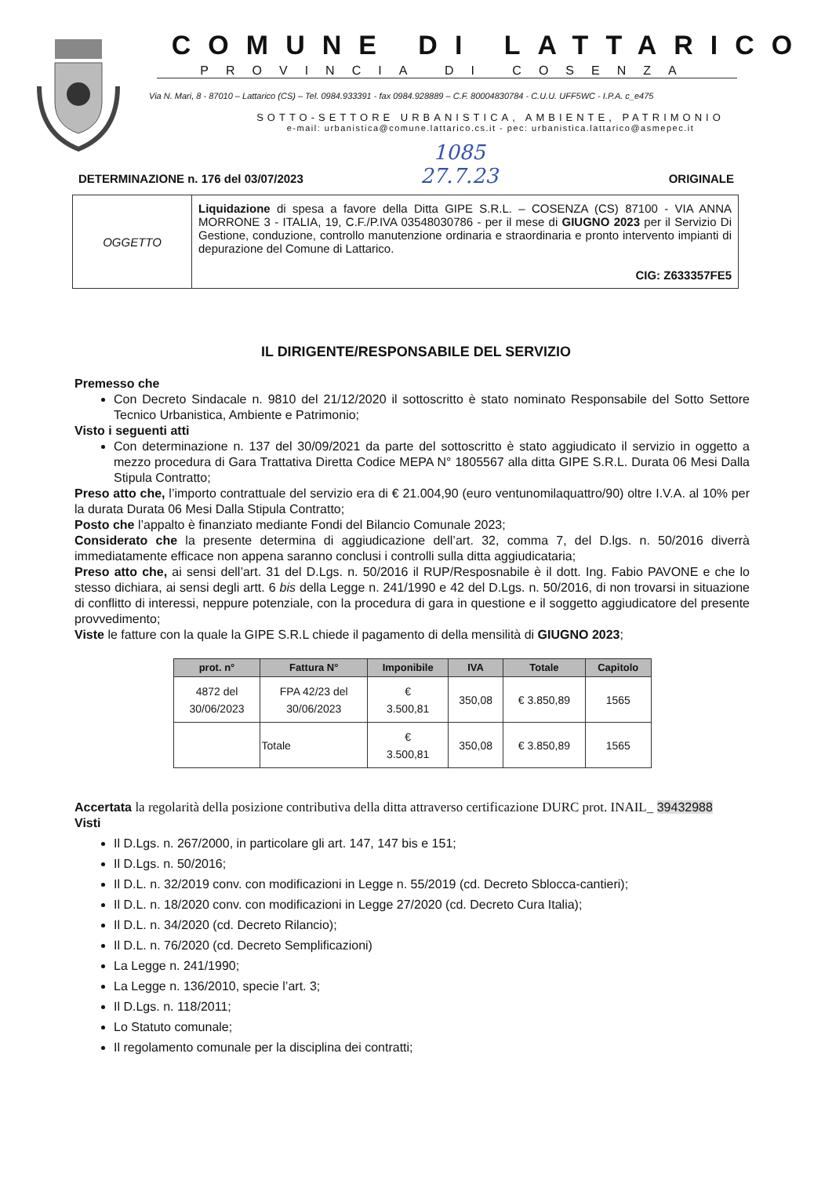COMUNE DI LATTARICO
PROVINCIA DI COSENZA
Via N. Mari, 8 - 87010 – Lattarico (CS) – Tel. 0984.933391 - fax 0984.928889 – C.F. 80004830784 - C.U.U. UFF5WC - I.P.A. c_e475
SOTTO-SETTORE URBANISTICA, AMBIENTE, PATRIMONIO
e-mail: urbanistica@comune.lattarico.cs.it - pec: urbanistica.lattarico@asmepec.it
1085
27.7.23
DETERMINAZIONE n. 176 del 03/07/2023 ORIGINALE
| OGGETTO | Liquidazione di spesa a favore della Ditta GIPE S.R.L. – COSENZA (CS) 87100 - VIA ANNA MORRONE 3 - ITALIA, 19, C.F./P.IVA 03548030786 - per il mese di GIUGNO 2023 per il Servizio Di Gestione, conduzione, controllo manutenzione ordinaria e straordinaria e pronto intervento impianti di depurazione del Comune di Lattarico. CIG: Z633357FE5 |
IL DIRIGENTE/RESPONSABILE DEL SERVIZIO
Premesso che
Con Decreto Sindacale n. 9810 del 21/12/2020 il sottoscritto è stato nominato Responsabile del Sotto Settore Tecnico Urbanistica, Ambiente e Patrimonio;
Visto i seguenti atti
Con determinazione n. 137 del 30/09/2021 da parte del sottoscritto è stato aggiudicato il servizio in oggetto a mezzo procedura di Gara Trattativa Diretta Codice MEPA N° 1805567 alla ditta GIPE S.R.L. Durata 06 Mesi Dalla Stipula Contratto;
Preso atto che, l’importo contrattuale del servizio era di € 21.004,90 (euro ventunomilaquattro/90) oltre I.V.A. al 10% per la durata Durata 06 Mesi Dalla Stipula Contratto;
Posto che l’appalto è finanziato mediante Fondi del Bilancio Comunale 2023;
Considerato che la presente determina di aggiudicazione dell’art. 32, comma 7, del D.lgs. n. 50/2016 diverrà immediatamente efficace non appena saranno conclusi i controlli sulla ditta aggiudicataria;
Preso atto che, ai sensi dell’art. 31 del D.Lgs. n. 50/2016 il RUP/Resposnabile è il dott. Ing. Fabio PAVONE e che lo stesso dichiara, ai sensi degli artt. 6 bis della Legge n. 241/1990 e 42 del D.Lgs. n. 50/2016, di non trovarsi in situazione di conflitto di interessi, neppure potenziale, con la procedura di gara in questione e il soggetto aggiudicatore del presente provvedimento;
Viste le fatture con la quale la GIPE S.R.L chiede il pagamento di della mensilità di GIUGNO 2023;
| prot. n° | Fattura N° | Imponibile | IVA | Totale | Capitolo |
| --- | --- | --- | --- | --- | --- |
| 4872 del 30/06/2023 | FPA 42/23 del 30/06/2023 | € 3.500,81 | 350,08 | € 3.850,89 | 1565 |
| | Totale | € 3.500,81 | 350,08 | € 3.850,89 | 1565 |
Accertata la regolarità della posizione contributiva della ditta attraverso certificazione DURC prot. INAIL_ 39432988
Visti
Il D.Lgs. n. 267/2000, in particolare gli art. 147, 147 bis e 151;
Il D.Lgs. n. 50/2016;
Il D.L. n. 32/2019 conv. con modificazioni in Legge n. 55/2019 (cd. Decreto Sblocca-cantieri);
Il D.L. n. 18/2020 conv. con modificazioni in Legge 27/2020 (cd. Decreto Cura Italia);
Il D.L. n. 34/2020 (cd. Decreto Rilancio);
Il D.L. n. 76/2020 (cd. Decreto Semplificazioni)
La Legge n. 241/1990;
La Legge n. 136/2010, specie l’art. 3;
Il D.Lgs. n. 118/2011;
Lo Statuto comunale;
Il regolamento comunale per la disciplina dei contratti;